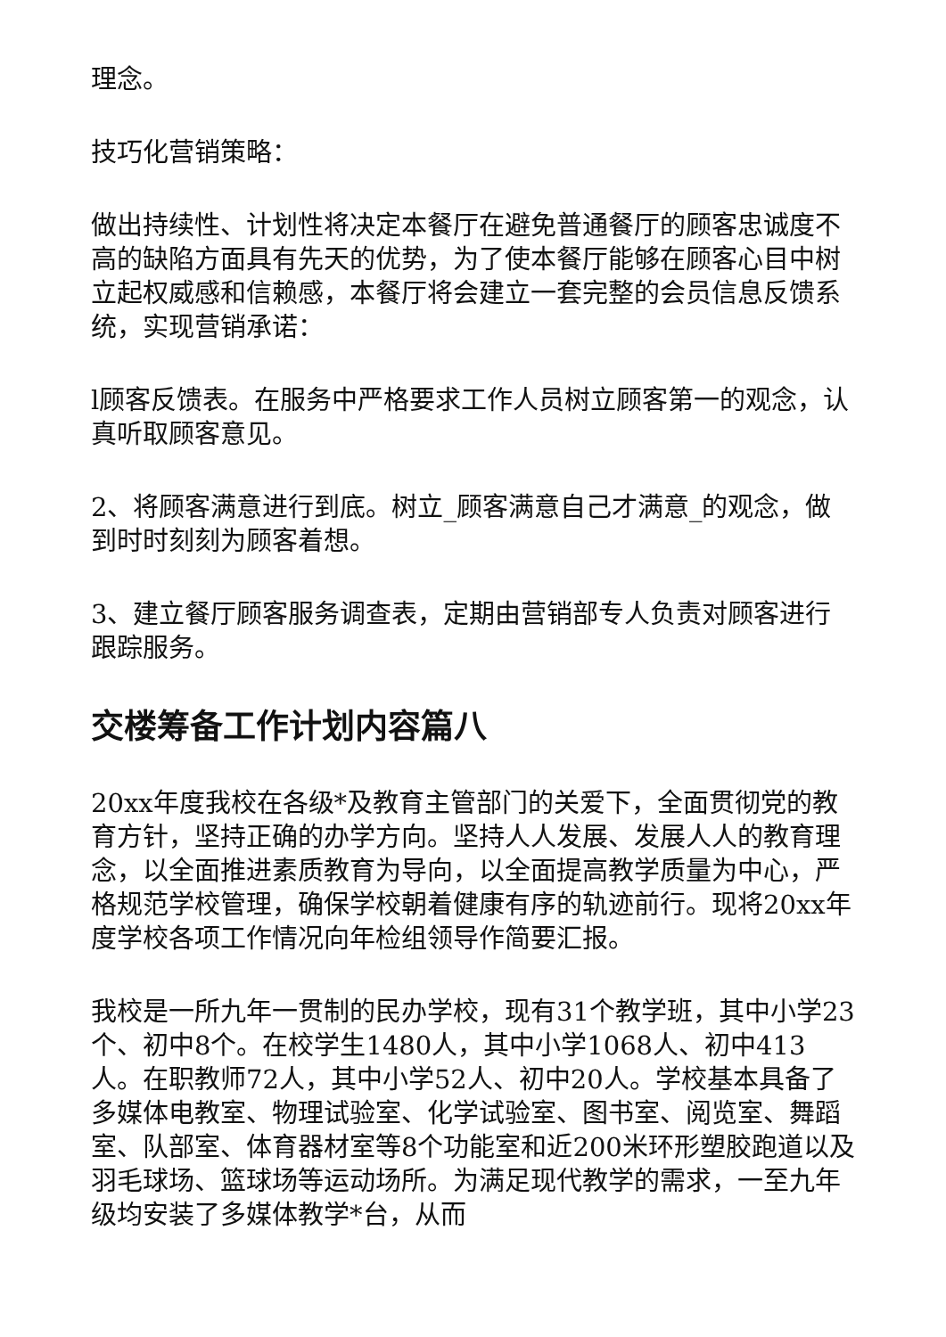理念。
技巧化营销策略：
做出持续性、计划性将决定本餐厅在避免普通餐厅的顾客忠诚度不高的缺陷方面具有先天的优势，为了使本餐厅能够在顾客心目中树立起权威感和信赖感，本餐厅将会建立一套完整的会员信息反馈系统，实现营销承诺：
l顾客反馈表。在服务中严格要求工作人员树立顾客第一的观念，认真听取顾客意见。
2、将顾客满意进行到底。树立_顾客满意自己才满意_的观念，做到时时刻刻为顾客着想。
3、建立餐厅顾客服务调查表，定期由营销部专人负责对顾客进行跟踪服务。
交楼筹备工作计划内容篇八
20xx年度我校在各级*及教育主管部门的关爱下，全面贯彻党的教育方针，坚持正确的办学方向。坚持人人发展、发展人人的教育理念，以全面推进素质教育为导向，以全面提高教学质量为中心，严格规范学校管理，确保学校朝着健康有序的轨迹前行。现将20xx年度学校各项工作情况向年检组领导作简要汇报。
我校是一所九年一贯制的民办学校，现有31个教学班，其中小学23个、初中8个。在校学生1480人，其中小学1068人、初中413人。在职教师72人，其中小学52人、初中20人。学校基本具备了多媒体电教室、物理试验室、化学试验室、图书室、阅览室、舞蹈室、队部室、体育器材室等8个功能室和近200米环形塑胶跑道以及羽毛球场、篮球场等运动场所。为满足现代教学的需求，一至九年级均安装了多媒体教学*台，从而